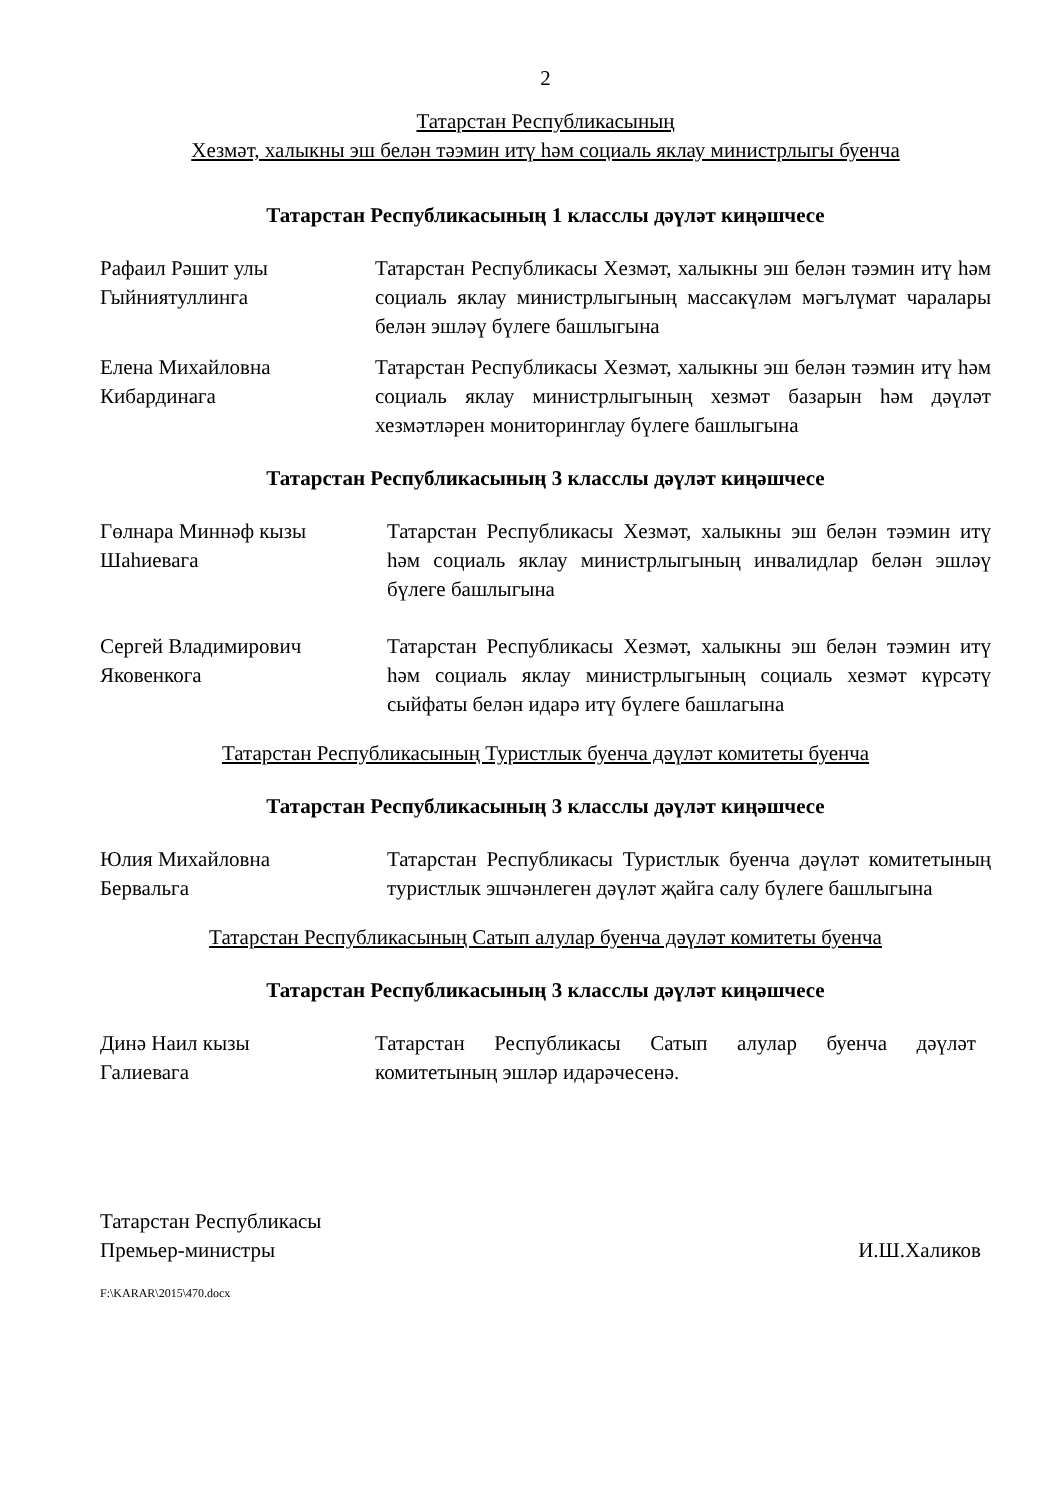2
Татарстан Республикасының
Хезмәт, халыкны эш белән тәэмин итү һәм социаль яклау министрлыгы буенча
Татарстан Республикасының 1 класслы дәүләт киңәшчесе
Рафаил Рәшит улы
Гыйниятуллинга
Татарстан Республикасы Хезмәт, халыкны эш белән тәэмин итү һәм социаль яклау министрлыгының массакүләм мәгълүмат чаралары белән эшләү бүлеге башлыгына
Елена Михайловна
Кибардинага
Татарстан Республикасы Хезмәт, халыкны эш белән тәэмин итү һәм социаль яклау министрлыгының хезмәт базарын һәм дәүләт хезмәтләрен мониторинглау бүлеге башлыгына
Татарстан Республикасының 3 класслы дәүләт киңәшчесе
Гөлнара Миннәф кызы
Шаһиевага
Татарстан Республикасы Хезмәт, халыкны эш белән тәэмин итү һәм социаль яклау министрлыгының инвалидлар белән эшләү бүлеге башлыгына
Сергей Владимирович
Яковенкога
Татарстан Республикасы Хезмәт, халыкны эш белән тәэмин итү һәм социаль яклау министрлыгының социаль хезмәт күрсәтү сыйфаты белән идарә итү бүлеге башлагына
Татарстан Республикасының Туристлык буенча дәүләт комитеты буенча
Татарстан Республикасының 3 класслы дәүләт киңәшчесе
Юлия Михайловна
Бервальга
Татарстан Республикасы Туристлык буенча дәүләт комитетының туристлык эшчәнлеген дәүләт җайга салу бүлеге башлыгына
Татарстан Республикасының Сатып алулар буенча дәүләт комитеты буенча
Татарстан Республикасының 3 класслы дәүләт киңәшчесе
Динә Наил кызы
Галиевага
Татарстан Республикасы Сатып алулар буенча дәүләт комитетының эшләр идарәчесенә.
Татарстан Республикасы
Премьер-министры
И.Ш.Халиков
F:\KARAR\2015\470.docx